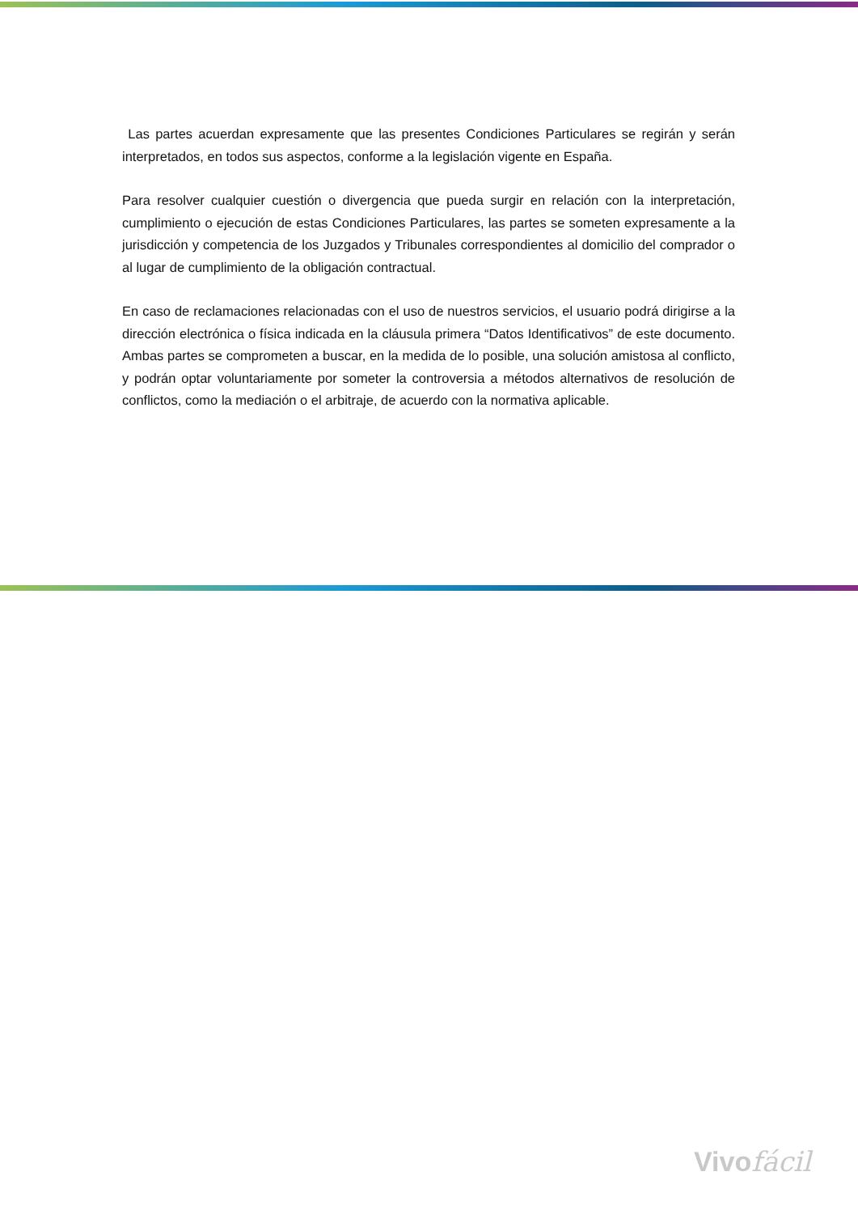Las partes acuerdan expresamente que las presentes Condiciones Particulares se regirán y serán interpretados, en todos sus aspectos, conforme a la legislación vigente en España.
Para resolver cualquier cuestión o divergencia que pueda surgir en relación con la interpretación, cumplimiento o ejecución de estas Condiciones Particulares, las partes se someten expresamente a la jurisdicción y competencia de los Juzgados y Tribunales correspondientes al domicilio del comprador o al lugar de cumplimiento de la obligación contractual.
En caso de reclamaciones relacionadas con el uso de nuestros servicios, el usuario podrá dirigirse a la dirección electrónica o física indicada en la cláusula primera “Datos Identificativos” de este documento. Ambas partes se comprometen a buscar, en la medida de lo posible, una solución amistosa al conflicto, y podrán optar voluntariamente por someter la controversia a métodos alternativos de resolución de conflictos, como la mediación o el arbitraje, de acuerdo con la normativa aplicable.
Vivofácil